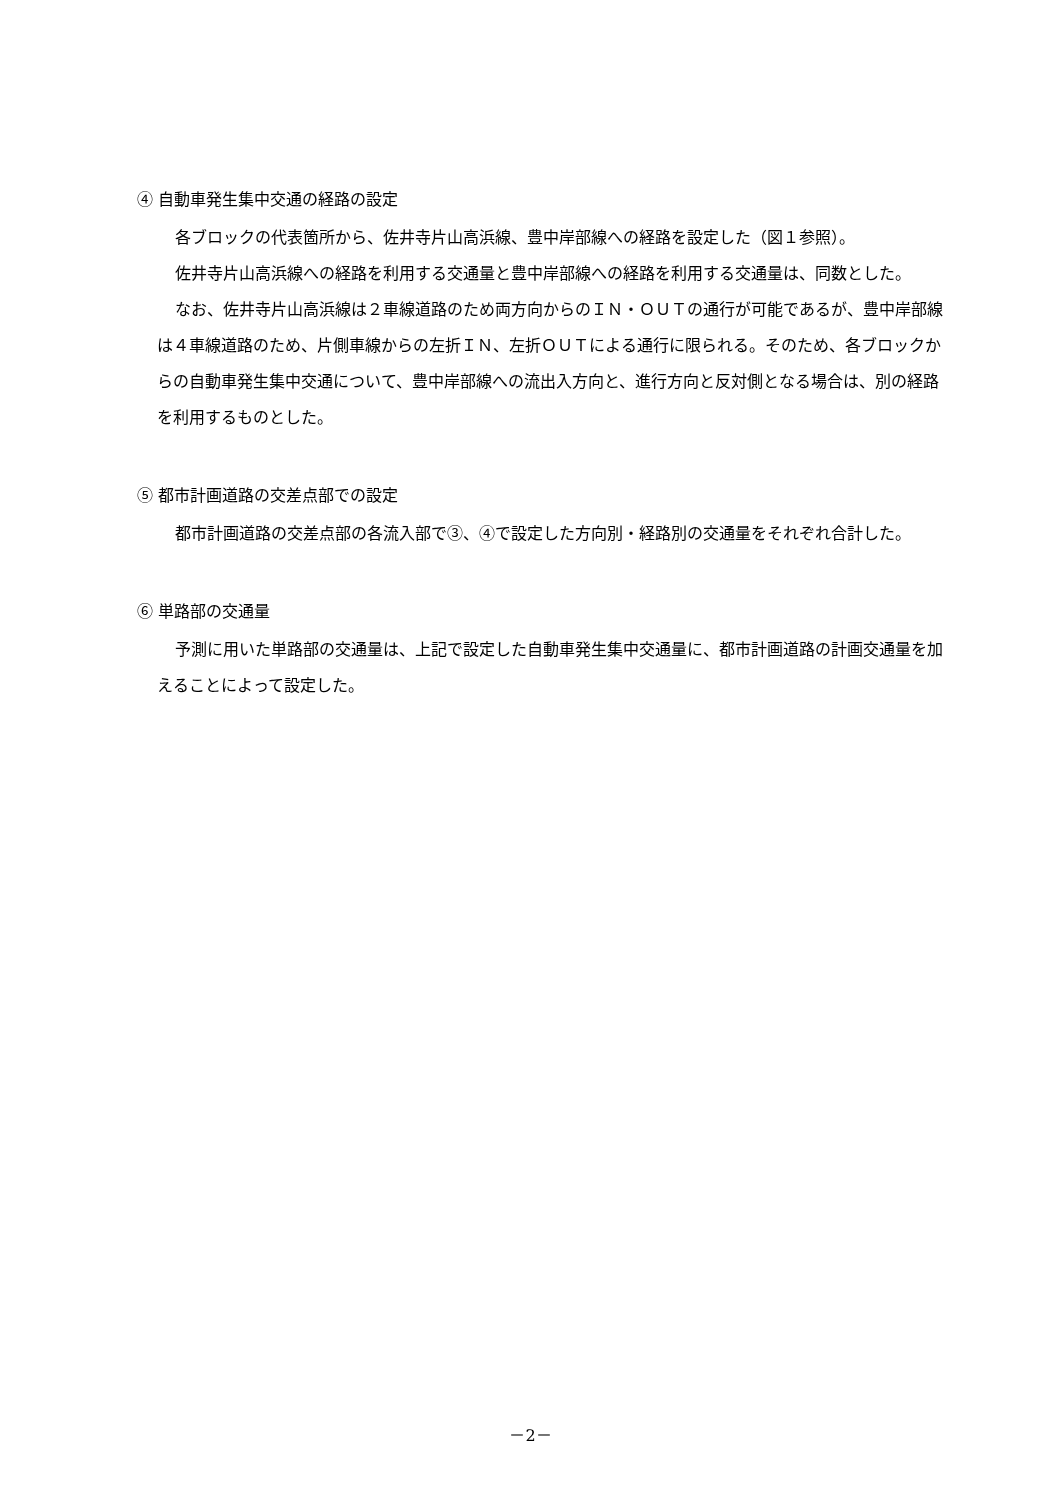④ 自動車発生集中交通の経路の設定
各ブロックの代表箇所から、佐井寺片山高浜線、豊中岸部線への経路を設定した（図１参照）。
佐井寺片山高浜線への経路を利用する交通量と豊中岸部線への経路を利用する交通量は、同数とした。
なお、佐井寺片山高浜線は２車線道路のため両方向からのＩＮ・ＯＵＴの通行が可能であるが、豊中岸部線は４車線道路のため、片側車線からの左折ＩＮ、左折ＯＵＴによる通行に限られる。そのため、各ブロックからの自動車発生集中交通について、豊中岸部線への流出入方向と、進行方向と反対側となる場合は、別の経路を利用するものとした。
⑤ 都市計画道路の交差点部での設定
都市計画道路の交差点部の各流入部で③、④で設定した方向別・経路別の交通量をそれぞれ合計した。
⑥ 単路部の交通量
予測に用いた単路部の交通量は、上記で設定した自動車発生集中交通量に、都市計画道路の計画交通量を加えることによって設定した。
－2－